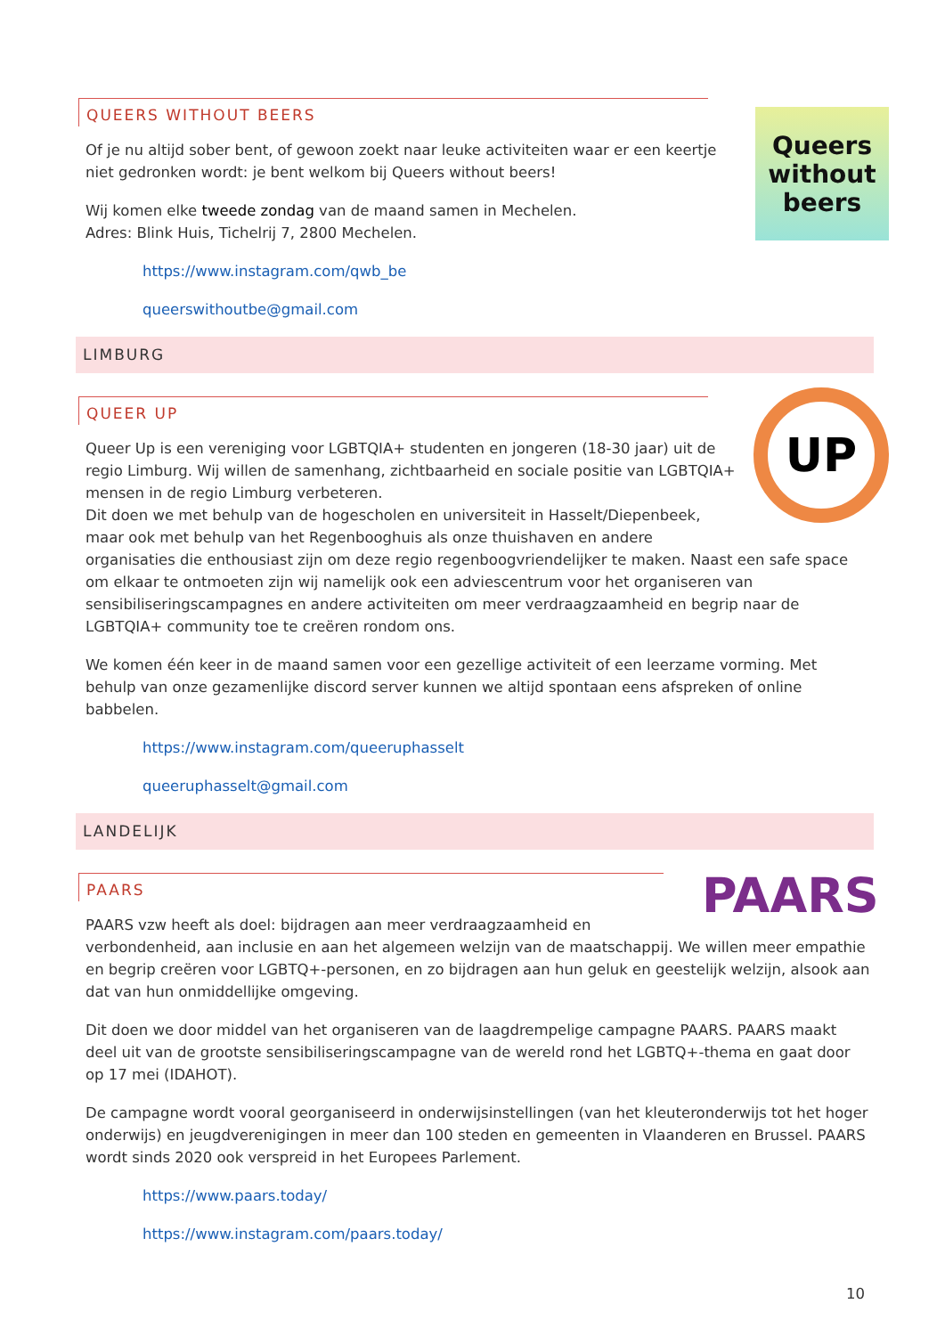Queers without beers
QUEERS WITHOUT BEERS
Of je nu altijd sober bent, of gewoon zoekt naar leuke activiteiten waar er een keertje niet gedronken wordt: je bent welkom bij Queers without beers!
Wij komen elke tweede zondag van de maand samen in Mechelen.
Adres: Blink Huis, Tichelrij 7, 2800 Mechelen.
https://www.instagram.com/qwb_be
queerswithoutbe@gmail.com
LIMBURG
UP
QUEER UP
Queer Up is een vereniging voor LGBTQIA+ studenten en jongeren (18-30 jaar) uit de regio Limburg. Wij willen de samenhang, zichtbaarheid en sociale positie van LGBTQIA+ mensen in de regio Limburg verbeteren.
Dit doen we met behulp van de hogescholen en universiteit in Hasselt/Diepenbeek, maar ook met behulp van het Regenbooghuis als onze thuishaven en andere organisaties die enthousiast zijn om deze regio regenboogvriendelijker te maken. Naast een safe space om elkaar te ontmoeten zijn wij namelijk ook een adviescentrum voor het organiseren van sensibiliseringscampagnes en andere activiteiten om meer verdraagzaamheid en begrip naar de LGBTQIA+ community toe te creëren rondom ons.
We komen één keer in de maand samen voor een gezellige activiteit of een leerzame vorming. Met behulp van onze gezamenlijke discord server kunnen we altijd spontaan eens afspreken of online babbelen.
https://www.instagram.com/queeruphasselt
queeruphasselt@gmail.com
LANDELIJK
PAARS
PAARS
PAARS vzw heeft als doel: bijdragen aan meer verdraagzaamheid en verbondenheid, aan inclusie en aan het algemeen welzijn van de maatschappij. We willen meer empathie en begrip creëren voor LGBTQ+-personen, en zo bijdragen aan hun geluk en geestelijk welzijn, alsook aan dat van hun onmiddellijke omgeving.
Dit doen we door middel van het organiseren van de laagdrempelige campagne PAARS. PAARS maakt deel uit van de grootste sensibiliseringscampagne van de wereld rond het LGBTQ+-thema en gaat door op 17 mei (IDAHOT).
De campagne wordt vooral georganiseerd in onderwijsinstellingen (van het kleuteronderwijs tot het hoger onderwijs) en jeugdverenigingen in meer dan 100 steden en gemeenten in Vlaanderen en Brussel. PAARS wordt sinds 2020 ook verspreid in het Europees Parlement.
https://www.paars.today/
https://www.instagram.com/paars.today/
10